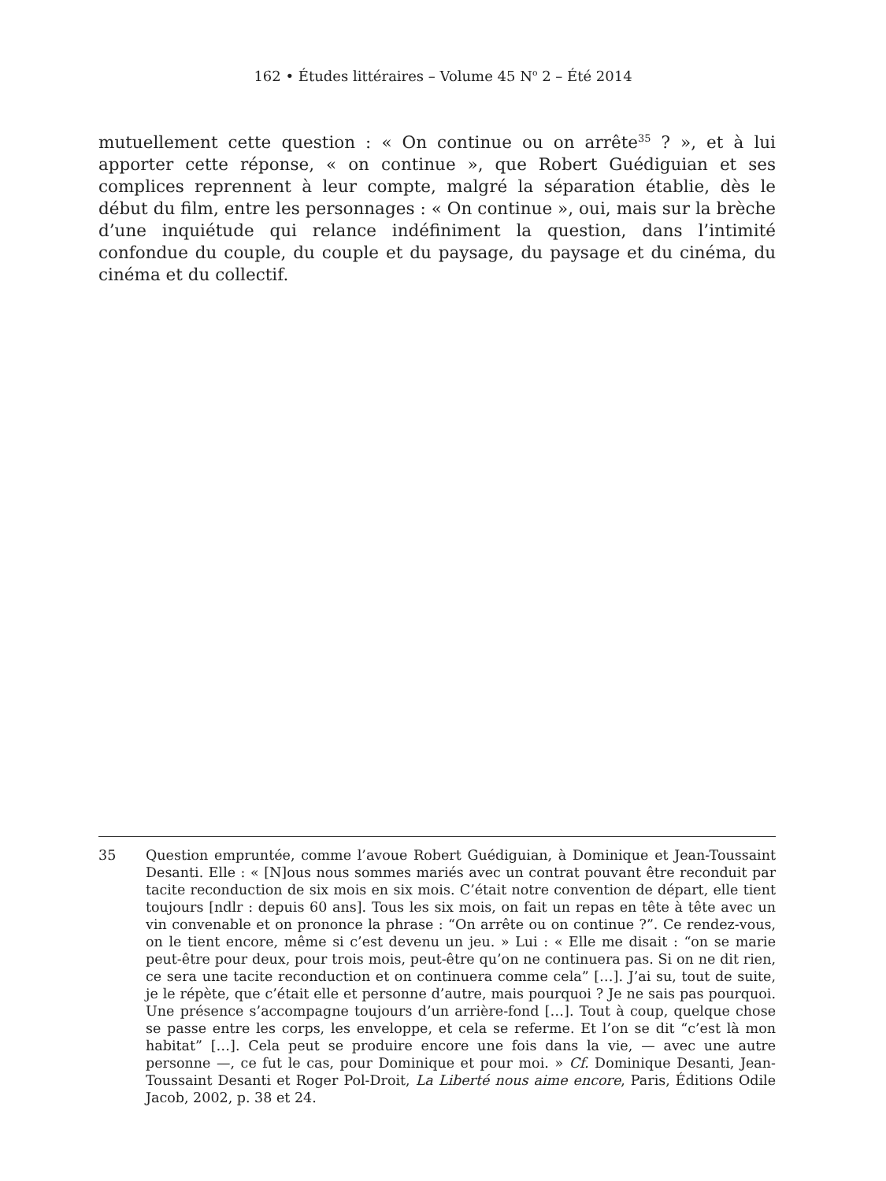162 • Études littéraires – Volume 45 N<sup>o</sup> 2 – Été 2014
mutuellement cette question : « On continue ou on arrête<sup>35</sup> ? », et à lui apporter cette réponse, « on continue », que Robert Guédiguian et ses complices reprennent à leur compte, malgré la séparation établie, dès le début du film, entre les personnages : « On continue », oui, mais sur la brèche d’une inquiétude qui relance indéfiniment la question, dans l’intimité confondue du couple, du couple et du paysage, du paysage et du cinéma, du cinéma et du collectif.
35 Question empruntée, comme l’avoue Robert Guédiguian, à Dominique et Jean-Toussaint Desanti. Elle : « [N]ous nous sommes mariés avec un contrat pouvant être reconduit par tacite reconduction de six mois en six mois. C’était notre convention de départ, elle tient toujours [ndlr : depuis 60 ans]. Tous les six mois, on fait un repas en tête à tête avec un vin convenable et on prononce la phrase : “On arrête ou on continue ?”. Ce rendez-vous, on le tient encore, même si c’est devenu un jeu. » Lui : « Elle me disait : “on se marie peut-être pour deux, pour trois mois, peut-être qu’on ne continuera pas. Si on ne dit rien, ce sera une tacite reconduction et on continuera comme cela” […]. J’ai su, tout de suite, je le répète, que c’était elle et personne d’autre, mais pourquoi ? Je ne sais pas pourquoi. Une présence s’accompagne toujours d’un arrière-fond […]. Tout à coup, quelque chose se passe entre les corps, les enveloppe, et cela se referme. Et l’on se dit “c’est là mon habitat” […]. Cela peut se produire encore une fois dans la vie, — avec une autre personne —, ce fut le cas, pour Dominique et pour moi. » Cf. Dominique Desanti, Jean-Toussaint Desanti et Roger Pol-Droit, La Liberté nous aime encore, Paris, Éditions Odile Jacob, 2002, p. 38 et 24.